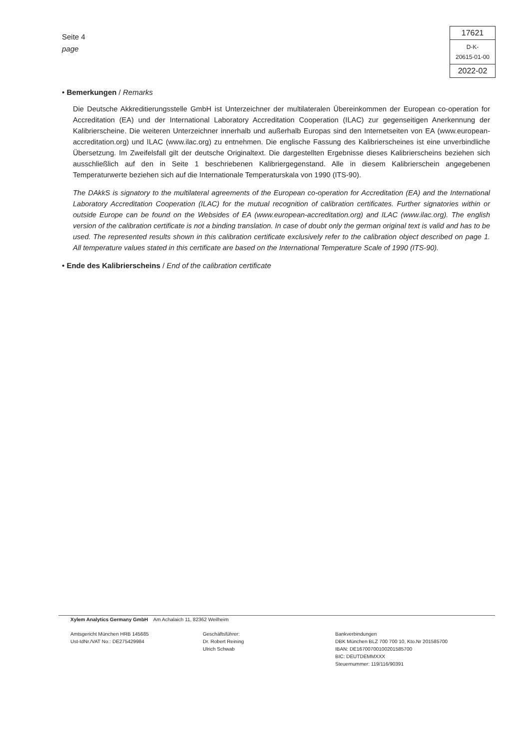Seite 4
page
| 17621 |
| D-K- 20615-01-00 |
| 2022-02 |
• Bemerkungen / Remarks
Die Deutsche Akkreditierungsstelle GmbH ist Unterzeichner der multilateralen Übereinkommen der European co-operation for Accreditation (EA) und der International Laboratory Accreditation Cooperation (ILAC) zur gegenseitigen Anerkennung der Kalibrierscheine. Die weiteren Unterzeichner innerhalb und außerhalb Europas sind den Internetseiten von EA (www.european-accreditation.org) und ILAC (www.ilac.org) zu entnehmen. Die englische Fassung des Kalibrierscheines ist eine unverbindliche Übersetzung. Im Zweifelsfall gilt der deutsche Originaltext. Die dargestellten Ergebnisse dieses Kalibrierscheins beziehen sich ausschließlich auf den in Seite 1 beschriebenen Kalibriergegenstand. Alle in diesem Kalibrierschein angegebenen Temperaturwerte beziehen sich auf die Internationale Temperaturskala von 1990 (ITS-90).
The DAkkS is signatory to the multilateral agreements of the European co-operation for Accreditation (EA) and the International Laboratory Accreditation Cooperation (ILAC) for the mutual recognition of calibration certificates. Further signatories within or outside Europe can be found on the Websides of EA (www.european-accreditation.org) and ILAC (www.ilac.org). The english version of the calibration certificate is not a binding translation. In case of doubt only the german original text is valid and has to be used. The represented results shown in this calibration certificate exclusively refer to the calibration object described on page 1. All temperature values stated in this certificate are based on the International Temperature Scale of 1990 (ITS-90).
• Ende des Kalibrierscheins / End of the calibration certificate
Xylem Analytics Germany GmbH Am Achalaich 11, 82362 Weilheim
Amtsgericht München HRB 145685
Ust-IdNr./VAT No.: DE275429984
Geschäftsführer:
Dr. Robert Reining
Ulrich Schwab
Bankverbindungen
DBK München BLZ 700 700 10, Kto.Nr 201585700
IBAN: DE16700700100201585700
BIC: DEUTDEMMXXX
Steuernummer: 119/116/90391